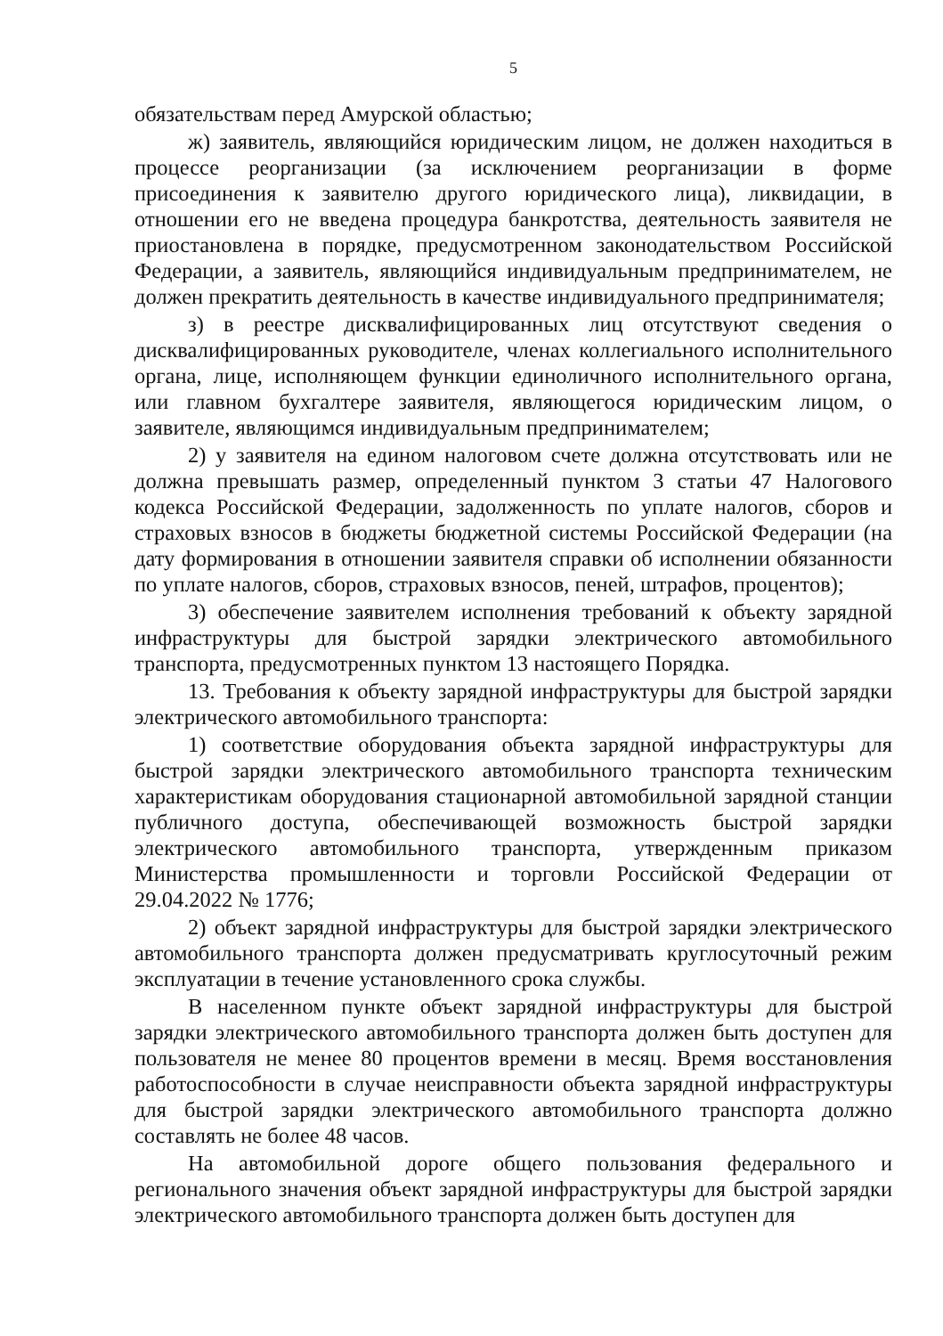5
обязательствам перед Амурской областью;
ж) заявитель, являющийся юридическим лицом, не должен находиться в процессе реорганизации (за исключением реорганизации в форме присоединения к заявителю другого юридического лица), ликвидации, в отношении его не введена процедура банкротства, деятельность заявителя не приостановлена в порядке, предусмотренном законодательством Российской Федерации, а заявитель, являющийся индивидуальным предпринимателем, не должен прекратить деятельность в качестве индивидуального предпринимателя;
з) в реестре дисквалифицированных лиц отсутствуют сведения о дисквалифицированных руководителе, членах коллегиального исполнительного органа, лице, исполняющем функции единоличного исполнительного органа, или главном бухгалтере заявителя, являющегося юридическим лицом, о заявителе, являющимся индивидуальным предпринимателем;
2) у заявителя на едином налоговом счете должна отсутствовать или не должна превышать размер, определенный пунктом 3 статьи 47 Налогового кодекса Российской Федерации, задолженность по уплате налогов, сборов и страховых взносов в бюджеты бюджетной системы Российской Федерации (на дату формирования в отношении заявителя справки об исполнении обязанности по уплате налогов, сборов, страховых взносов, пеней, штрафов, процентов);
3) обеспечение заявителем исполнения требований к объекту зарядной инфраструктуры для быстрой зарядки электрического автомобильного транспорта, предусмотренных пунктом 13 настоящего Порядка.
13. Требования к объекту зарядной инфраструктуры для быстрой зарядки электрического автомобильного транспорта:
1) соответствие оборудования объекта зарядной инфраструктуры для быстрой зарядки электрического автомобильного транспорта техническим характеристикам оборудования стационарной автомобильной зарядной станции публичного доступа, обеспечивающей возможность быстрой зарядки электрического автомобильного транспорта, утвержденным приказом Министерства промышленности и торговли Российской Федерации от 29.04.2022 № 1776;
2) объект зарядной инфраструктуры для быстрой зарядки электрического автомобильного транспорта должен предусматривать круглосуточный режим эксплуатации в течение установленного срока службы.
В населенном пункте объект зарядной инфраструктуры для быстрой зарядки электрического автомобильного транспорта должен быть доступен для пользователя не менее 80 процентов времени в месяц. Время восстановления работоспособности в случае неисправности объекта зарядной инфраструктуры для быстрой зарядки электрического автомобильного транспорта должно составлять не более 48 часов.
На автомобильной дороге общего пользования федерального и регионального значения объект зарядной инфраструктуры для быстрой зарядки электрического автомобильного транспорта должен быть доступен для